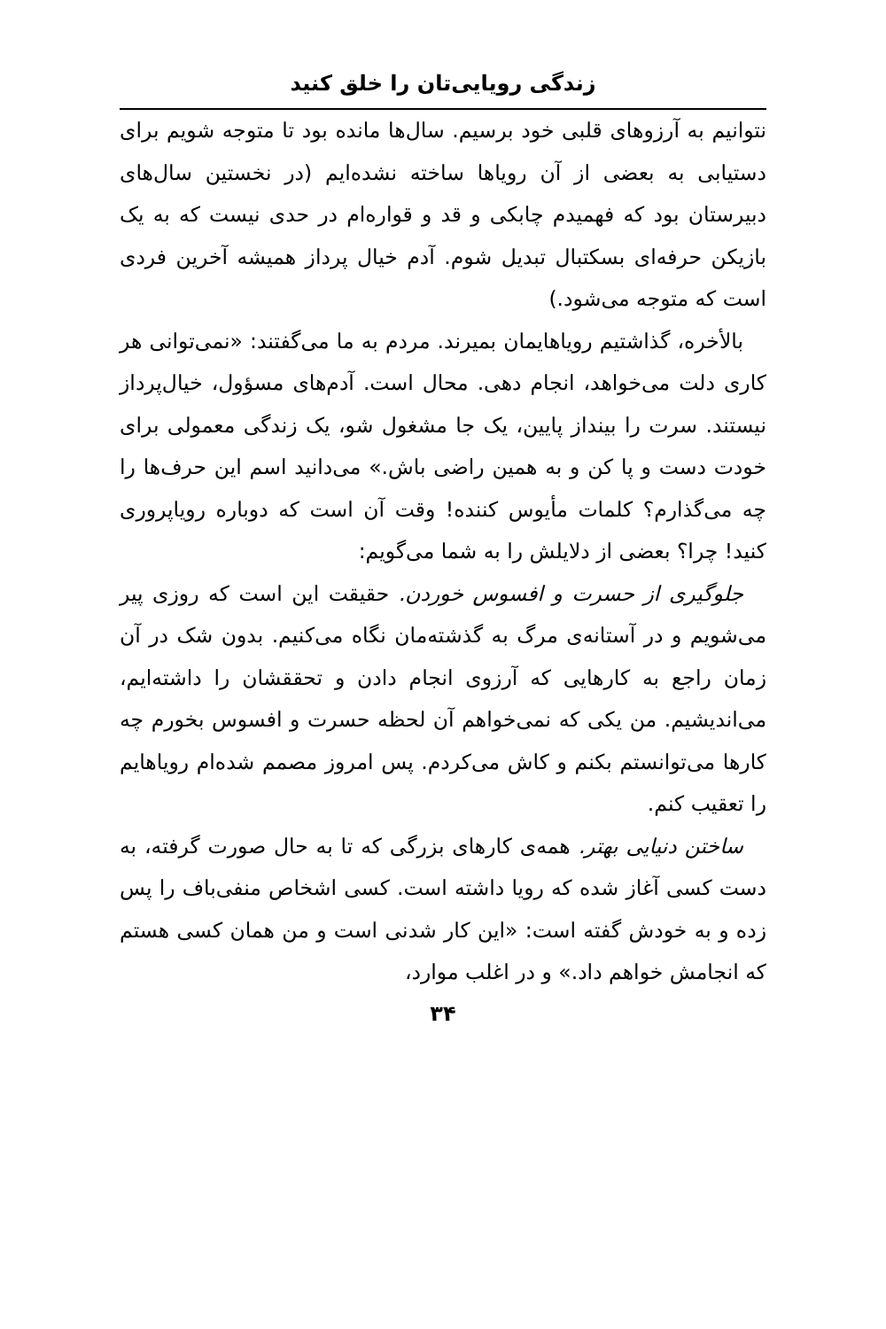زندگی رویایی‌تان را خلق کنید
نتوانیم به آرزوهای قلبی خود برسیم. سال‌ها مانده بود تا متوجه شویم برای دستیابی به بعضی از آن رویاها ساخته نشده‌ایم (در نخستین سال‌های دبیرستان بود که فهمیدم چابکی و قد و قواره‌ام در حدی نیست که به یک بازیکن حرفه‌ای بسکتبال تبدیل شوم. آدم خیال پرداز همیشه آخرین فردی است که متوجه می‌شود.)
بالأخره، گذاشتیم رویاهایمان بمیرند. مردم به ما می‌گفتند: «نمی‌توانی هر کاری دلت می‌خواهد، انجام دهی. محال است. آدم‌های مسؤول، خیال‌پرداز نیستند. سرت را بینداز پایین، یک جا مشغول شو، یک زندگی معمولی برای خودت دست و پا کن و به همین راضی باش.» می‌دانید اسم این حرف‌ها را چه می‌گذارم؟ کلمات مأیوس کننده! وقت آن است که دوباره رویاپروری کنید! چرا؟ بعضی از دلایلش را به شما می‌گویم:
جلوگیری از حسرت و افسوس خوردن. حقیقت این است که روزی پیر می‌شویم و در آستانه‌ی مرگ به گذشته‌مان نگاه می‌کنیم. بدون شک در آن زمان راجع به کارهایی که آرزوی انجام دادن و تحققشان را داشته‌ایم، می‌اندیشیم. من یکی که نمی‌خواهم آن لحظه حسرت و افسوس بخورم چه کارها می‌توانستم بکنم و کاش می‌کردم. پس امروز مصمم شده‌ام رویاهایم را تعقیب کنم.
ساختن دنیایی بهتر. همه‌ی کارهای بزرگی که تا به حال صورت گرفته، به دست کسی آغاز شده که رویا داشته است. کسی اشخاص منفی‌باف را پس زده و به خودش گفته است: «این کار شدنی است و من همان کسی هستم که انجامش خواهم داد.» و در اغلب موارد،
۳۴